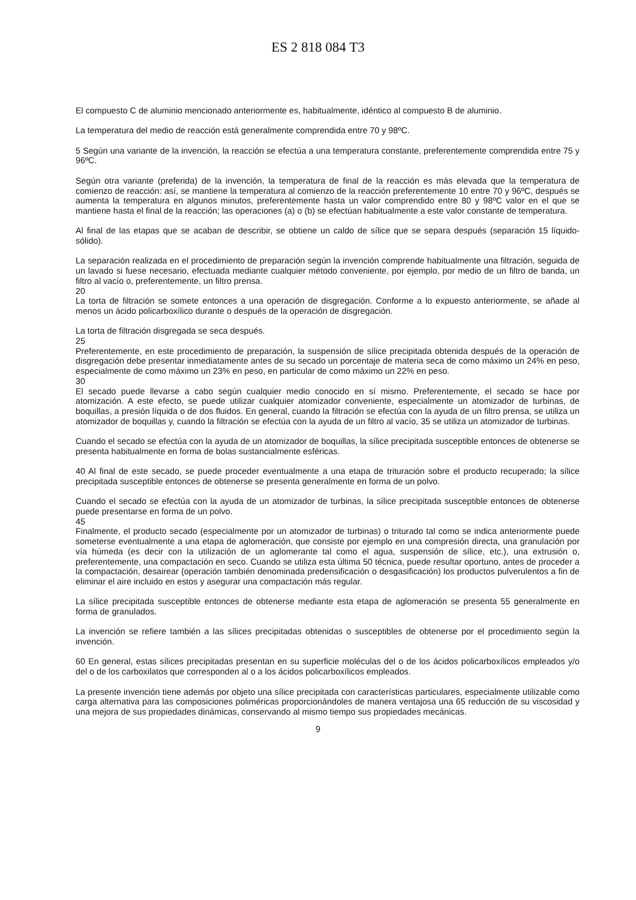ES 2 818 084 T3
El compuesto C de aluminio mencionado anteriormente es, habitualmente, idéntico al compuesto B de aluminio.
La temperatura del medio de reacción está generalmente comprendida entre 70 y 98ºC.
5 Según una variante de la invención, la reacción se efectúa a una temperatura constante, preferentemente comprendida entre 75 y 96ºC.
Según otra variante (preferida) de la invención, la temperatura de final de la reacción es más elevada que la temperatura de comienzo de reacción: así, se mantiene la temperatura al comienzo de la reacción preferentemente 10 entre 70 y 96ºC, después se aumenta la temperatura en algunos minutos, preferentemente hasta un valor comprendido entre 80 y 98ºC valor en el que se mantiene hasta el final de la reacción; las operaciones (a) o (b) se efectúan habitualmente a este valor constante de temperatura.
Al final de las etapas que se acaban de describir, se obtiene un caldo de sílice que se separa después (separación 15 líquido-sólido).
La separación realizada en el procedimiento de preparación según la invención comprende habitualmente una filtración, seguida de un lavado si fuese necesario, efectuada mediante cualquier método conveniente, por ejemplo, por medio de un filtro de banda, un filtro al vacío o, preferentemente, un filtro prensa.
20
La torta de filtración se somete entonces a una operación de disgregación. Conforme a lo expuesto anteriormente, se añade al menos un ácido policarboxílico durante o después de la operación de disgregación.
La torta de filtración disgregada se seca después.
25
Preferentemente, en este procedimiento de preparación, la suspensión de sílice precipitada obtenida después de la operación de disgregación debe presentar inmediatamente antes de su secado un porcentaje de materia seca de como máximo un 24% en peso, especialmente de como máximo un 23% en peso, en particular de como máximo un 22% en peso.
30
El secado puede llevarse a cabo según cualquier medio conocido en sí mismo. Preferentemente, el secado se hace por atomización. A este efecto, se puede utilizar cualquier atomizador conveniente, especialmente un atomizador de turbinas, de boquillas, a presión líquida o de dos fluidos. En general, cuando la filtración se efectúa con la ayuda de un filtro prensa, se utiliza un atomizador de boquillas y, cuando la filtración se efectúa con la ayuda de un filtro al vacío, 35 se utiliza un atomizador de turbinas.
Cuando el secado se efectúa con la ayuda de un atomizador de boquillas, la sílice precipitada susceptible entonces de obtenerse se presenta habitualmente en forma de bolas sustancialmente esféricas.
40 Al final de este secado, se puede proceder eventualmente a una etapa de trituración sobre el producto recuperado; la sílice precipitada susceptible entonces de obtenerse se presenta generalmente en forma de un polvo.
Cuando el secado se efectúa con la ayuda de un atomizador de turbinas, la sílice precipitada susceptible entonces de obtenerse puede presentarse en forma de un polvo.
45
Finalmente, el producto secado (especialmente por un atomizador de turbinas) o triturado tal como se indica anteriormente puede someterse eventualmente a una etapa de aglomeración, que consiste por ejemplo en una compresión directa, una granulación por vía húmeda (es decir con la utilización de un aglomerante tal como el agua, suspensión de sílice, etc.), una extrusión o, preferentemente, una compactación en seco. Cuando se utiliza esta última 50 técnica, puede resultar oportuno, antes de proceder a la compactación, desairear (operación también denominada predensificación o desgasificación) los productos pulverulentos a fin de eliminar el aire incluido en estos y asegurar una compactación más regular.
La sílice precipitada susceptible entonces de obtenerse mediante esta etapa de aglomeración se presenta 55 generalmente en forma de granulados.
La invención se refiere también a las sílices precipitadas obtenidas o susceptibles de obtenerse por el procedimiento según la invención.
60 En general, estas sílices precipitadas presentan en su superficie moléculas del o de los ácidos policarboxílicos empleados y/o del o de los carboxilatos que corresponden al o a los ácidos policarboxílicos empleados.
La presente invención tiene además por objeto una sílice precipitada con características particulares, especialmente utilizable como carga alternativa para las composiciones poliméricas proporcionándoles de manera ventajosa una 65 reducción de su viscosidad y una mejora de sus propiedades dinámicas, conservando al mismo tiempo sus propiedades mecánicas.
9